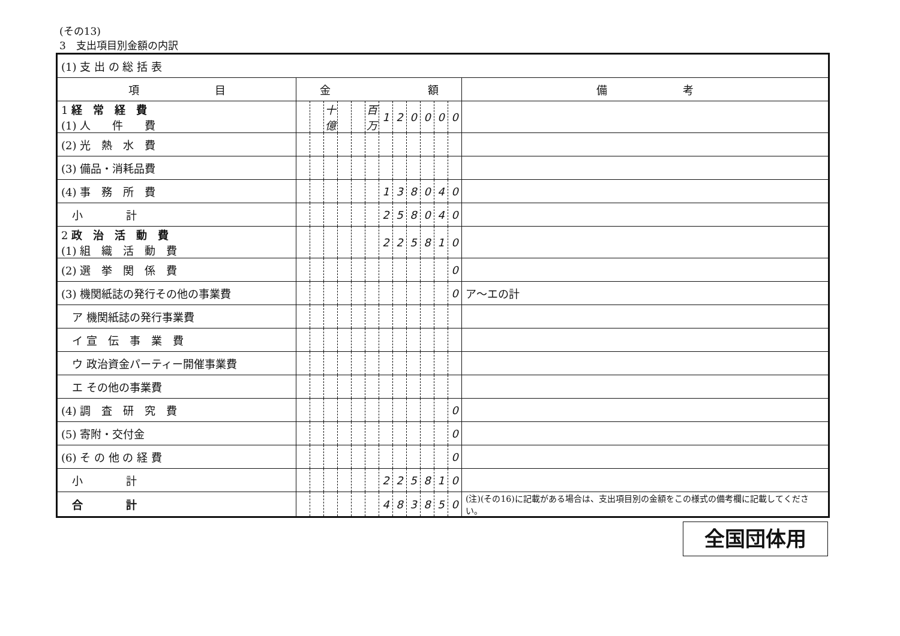(その13)
3　支出項目別金額の内訳
| (1) 支 出 の 総 括 表 | | | | | | | | | | | | | |
| 項 目 | 金 額 | | | | | | | | | | | | 備 考 |
| 1 経 常 経 費 (1) 人 件 費 | | | 十億 | | | 百万 | 1 | 2 | 0 | 0 | 0 | 0 | |
| (2) 光 熱 水 費 | | | | | | | | | | | | | |
| (3) 備品・消耗品費 | | | | | | | | | | | | | |
| (4) 事 務 所 費 | | | | | | | 1 | 3 | 8 | 0 | 4 | 0 | |
| 小 計 | | | | | | | 2 | 5 | 8 | 0 | 4 | 0 | |
| 2 政 治 活 動 費 (1) 組 織 活 動 費 | | | | | | | 2 | 2 | 5 | 8 | 1 | 0 | |
| (2) 選 挙 関 係 費 | | | | | | | | | | | | 0 | |
| (3) 機関紙誌の発行その他の事業費 | | | | | | | | | | | | 0 | ア～エの計 |
| ア 機関紙誌の発行事業費 | | | | | | | | | | | | | |
| イ 宣 伝 事 業 費 | | | | | | | | | | | | | |
| ウ 政治資金パーティー開催事業費 | | | | | | | | | | | | | |
| エ その他の事業費 | | | | | | | | | | | | | |
| (4) 調 査 研 究 費 | | | | | | | | | | | | 0 | |
| (5) 寄附・交付金 | | | | | | | | | | | | 0 | |
| (6) そ の 他 の 経 費 | | | | | | | | | | | | 0 | |
| 小 計 | | | | | | | 2 | 2 | 5 | 8 | 1 | 0 | |
| 合 計 | | | | | | | 4 | 8 | 3 | 8 | 5 | 0 | (注)(その16)に記載がある場合は、支出項目別の金額をこの様式の備考欄に記載してください。 |
全国団体用